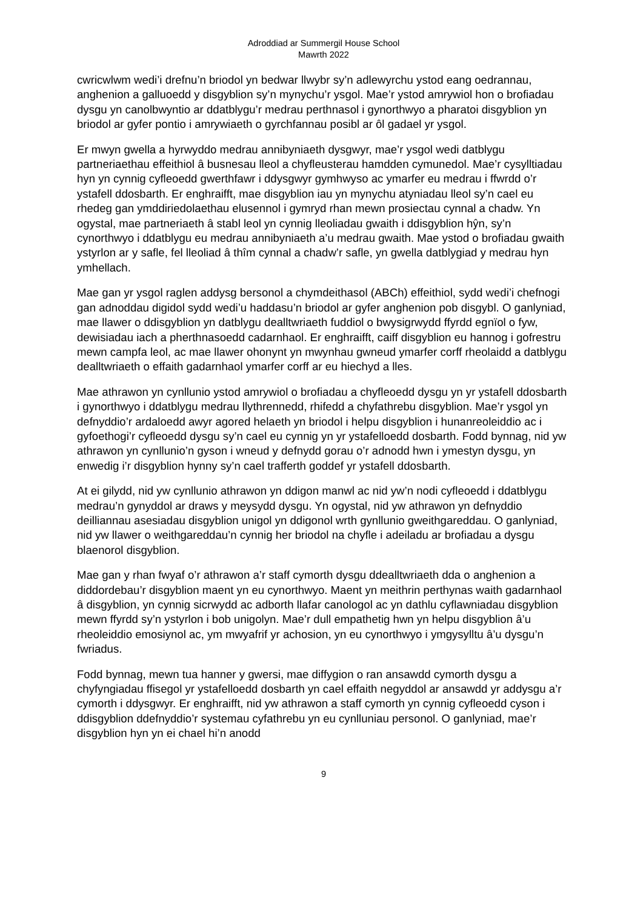Adroddiad ar Summergil House School
Mawrth 2022
cwricwlwm wedi’i drefnu’n briodol yn bedwar llwybr sy’n adlewyrchu ystod eang oedrannau, anghenion a galluoedd y disgyblion sy’n mynychu’r ysgol. Mae’r ystod amrywiol hon o brofiadau dysgu yn canolbwyntio ar ddatblygu’r medrau perthnasol i gynorthwyo a pharatoi disgyblion yn briodol ar gyfer pontio i amrywiaeth o gyrchfannau posibl ar ôl gadael yr ysgol.
Er mwyn gwella a hyrwyddo medrau annibyniaeth dysgwyr, mae’r ysgol wedi datblygu partneriaethau effeithiol â busnesau lleol a chyfleusterau hamdden cymunedol. Mae’r cysylltiadau hyn yn cynnig cyfleoedd gwerthfawr i ddysgwyr gymhwyso ac ymarfer eu medrau i ffwrdd o’r ystafell ddosbarth. Er enghraifft, mae disgyblion iau yn mynychu atyniadau lleol sy’n cael eu rhedeg gan ymddiriedolaethau elusennol i gymryd rhan mewn prosiectau cynnal a chadw. Yn ogystal, mae partneriaeth â stabl leol yn cynnig lleoliadau gwaith i ddisgyblion hŷn, sy’n cynorthwyo i ddatblygu eu medrau annibyniaeth a’u medrau gwaith. Mae ystod o brofiadau gwaith ystyrlon ar y safle, fel lleoliad â thîm cynnal a chadw’r safle, yn gwella datblygiad y medrau hyn ymhellach.
Mae gan yr ysgol raglen addysg bersonol a chymdeithasol (ABCh) effeithiol, sydd wedi’i chefnogi gan adnoddau digidol sydd wedi’u haddasu’n briodol ar gyfer anghenion pob disgybl. O ganlyniad, mae llawer o ddisgyblion yn datblygu dealltwriaeth fuddiol o bwysigrwydd ffyrdd egnïol o fyw, dewisiadau iach a pherthnasoedd cadarnhaol. Er enghraifft, caiff disgyblion eu hannog i gofrestru mewn campfa leol, ac mae llawer ohonynt yn mwynhau gwneud ymarfer corff rheolaidd a datblygu dealltwriaeth o effaith gadarnhaol ymarfer corff ar eu hiechyd a lles.
Mae athrawon yn cynllunio ystod amrywiol o brofiadau a chyfleoedd dysgu yn yr ystafell ddosbarth i gynorthwyo i ddatblygu medrau llythrennedd, rhifedd a chyfathrebu disgyblion. Mae’r ysgol yn defnyddio’r ardaloedd awyr agored helaeth yn briodol i helpu disgyblion i hunanreoleiddio ac i gyfoethogi’r cyfleoedd dysgu sy’n cael eu cynnig yn yr ystafelloedd dosbarth. Fodd bynnag, nid yw athrawon yn cynllunio’n gyson i wneud y defnydd gorau o’r adnodd hwn i ymestyn dysgu, yn enwedig i’r disgyblion hynny sy’n cael trafferth goddef yr ystafell ddosbarth.
At ei gilydd, nid yw cynllunio athrawon yn ddigon manwl ac nid yw’n nodi cyfleoedd i ddatblygu medrau’n gynyddol ar draws y meysydd dysgu. Yn ogystal, nid yw athrawon yn defnyddio deilliannau asesiadau disgyblion unigol yn ddigonol wrth gynllunio gweithgareddau. O ganlyniad, nid yw llawer o weithgareddau’n cynnig her briodol na chyfle i adeiladu ar brofiadau a dysgu blaenorol disgyblion.
Mae gan y rhan fwyaf o’r athrawon a’r staff cymorth dysgu ddealltwriaeth dda o anghenion a diddordebau’r disgyblion maent yn eu cynorthwyo. Maent yn meithrin perthynas waith gadarnhaol â disgyblion, yn cynnig sicrwydd ac adborth llafar canologol ac yn dathlu cyflawniadau disgyblion mewn ffyrdd sy’n ystyrlon i bob unigolyn. Mae’r dull empathetig hwn yn helpu disgyblion â’u rheoleiddio emosiynol ac, ym mwyafrif yr achosion, yn eu cynorthwyo i ymgysylltu â’u dysgu’n fwriadus.
Fodd bynnag, mewn tua hanner y gwersi, mae diffygion o ran ansawdd cymorth dysgu a chyfyngiadau ffisegol yr ystafelloedd dosbarth yn cael effaith negyddol ar ansawdd yr addysgu a’r cymorth i ddysgwyr. Er enghraifft, nid yw athrawon a staff cymorth yn cynnig cyfleoedd cyson i ddisgyblion ddefnyddio’r systemau cyfathrebu yn eu cynlluniau personol. O ganlyniad, mae’r disgyblion hyn yn ei chael hi’n anodd
9